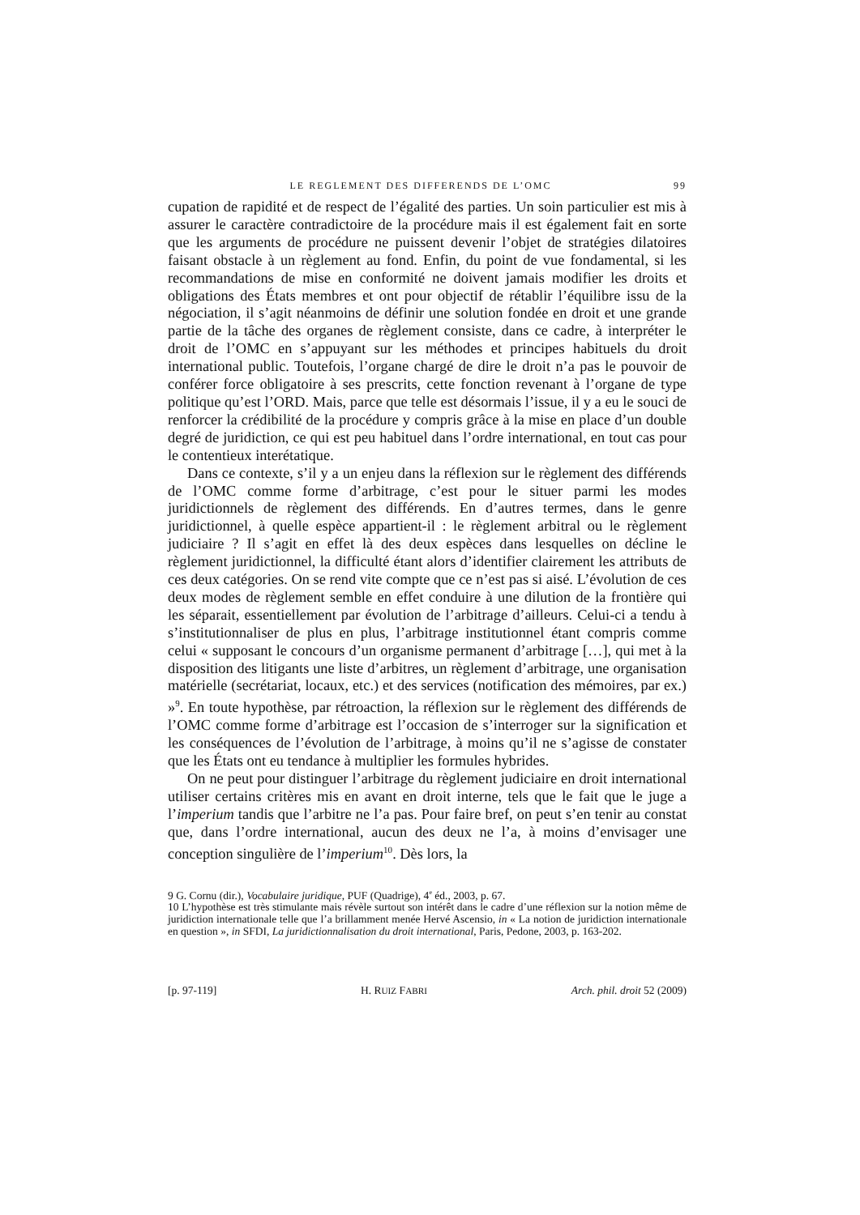LE REGLEMENT DES DIFFERENDS DE L’OMC 99
cupation de rapidité et de respect de l’égalité des parties. Un soin particulier est mis à assurer le caractère contradictoire de la procédure mais il est également fait en sorte que les arguments de procédure ne puissent devenir l’objet de stratégies dilatoires faisant obstacle à un règlement au fond. Enfin, du point de vue fondamental, si les recommandations de mise en conformité ne doivent jamais modifier les droits et obligations des États membres et ont pour objectif de rétablir l’équilibre issu de la négociation, il s’agit néanmoins de définir une solution fondée en droit et une grande partie de la tâche des organes de règlement consiste, dans ce cadre, à interpréter le droit de l’OMC en s’appuyant sur les méthodes et principes habituels du droit international public. Toutefois, l’organe chargé de dire le droit n’a pas le pouvoir de conférer force obligatoire à ses prescrits, cette fonction revenant à l’organe de type politique qu’est l’ORD. Mais, parce que telle est désormais l’issue, il y a eu le souci de renforcer la crédibilité de la procédure y compris grâce à la mise en place d’un double degré de juridiction, ce qui est peu habituel dans l’ordre international, en tout cas pour le contentieux interétatique.
Dans ce contexte, s’il y a un enjeu dans la réflexion sur le règlement des différends de l’OMC comme forme d’arbitrage, c’est pour le situer parmi les modes juridictionnels de règlement des différends. En d’autres termes, dans le genre juridictionnel, à quelle espèce appartient-il : le règlement arbitral ou le règlement judiciaire ? Il s’agit en effet là des deux espèces dans lesquelles on décline le règlement juridictionnel, la difficulté étant alors d’identifier clairement les attributs de ces deux catégories. On se rend vite compte que ce n’est pas si aisé. L’évolution de ces deux modes de règlement semble en effet conduire à une dilution de la frontière qui les séparait, essentiellement par évolution de l’arbitrage d’ailleurs. Celui-ci a tendu à s’institutionnaliser de plus en plus, l’arbitrage institutionnel étant compris comme celui « supposant le concours d’un organisme permanent d’arbitrage […], qui met à la disposition des litigants une liste d’arbitres, un règlement d’arbitrage, une organisation matérielle (secrétariat, locaux, etc.) et des services (notification des mémoires, par ex.) »<sup>9</sup>. En toute hypothèse, par rétroaction, la réflexion sur le règlement des différends de l’OMC comme forme d’arbitrage est l’occasion de s’interroger sur la signification et les conséquences de l’évolution de l’arbitrage, à moins qu’il ne s’agisse de constater que les États ont eu tendance à multiplier les formules hybrides.
On ne peut pour distinguer l’arbitrage du règlement judiciaire en droit international utiliser certains critères mis en avant en droit interne, tels que le fait que le juge a l’imperium tandis que l’arbitre ne l’a pas. Pour faire bref, on peut s’en tenir au constat que, dans l’ordre international, aucun des deux ne l’a, à moins d’envisager une conception singulière de l’imperium<sup>10</sup>. Dès lors, la
9 G. Cornu (dir.), Vocabulaire juridique, PUF (Quadrige), 4<sup>e</sup> éd., 2003, p. 67.
10 L’hypothèse est très stimulante mais révèle surtout son intérêt dans le cadre d’une réflexion sur la notion même de juridiction internationale telle que l’a brillamment menée Hervé Ascensio, in « La notion de juridiction internationale en question », in SFDI, La juridictionnalisation du droit international, Paris, Pedone, 2003, p. 163-202.
[p. 97-119] H. RUIZ FABRI Arch. phil. droit 52 (2009)